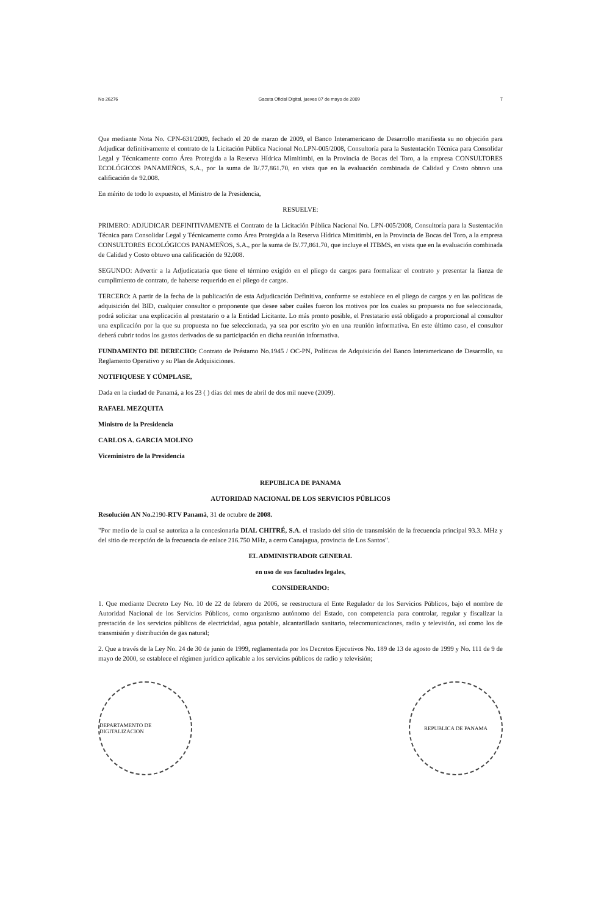No 26276 Gaceta Oficial Digital, jueves 07 de mayo de 2009 7
Que mediante Nota No. CPN-631/2009, fechado el 20 de marzo de 2009, el Banco Interamericano de Desarrollo manifiesta su no objeción para Adjudicar definitivamente el contrato de la Licitación Pública Nacional No.LPN-005/2008, Consultoría para la Sustentación Técnica para Consolidar Legal y Técnicamente como Área Protegida a la Reserva Hídrica Mimitimbi, en la Provincia de Bocas del Toro, a la empresa CONSULTORES ECOLÓGICOS PANAMEÑOS, S.A., por la suma de B/.77,861.70, en vista que en la evaluación combinada de Calidad y Costo obtuvo una calificación de 92.008.
En mérito de todo lo expuesto, el Ministro de la Presidencia,
RESUELVE:
PRIMERO: ADJUDICAR DEFINITIVAMENTE el Contrato de la Licitación Pública Nacional No. LPN-005/2008, Consultoría para la Sustentación Técnica para Consolidar Legal y Técnicamente como Área Protegida a la Reserva Hídrica Mimitimbi, en la Provincia de Bocas del Toro, a la empresa CONSULTORES ECOLÓGICOS PANAMEÑOS, S.A., por la suma de B/.77,861.70, que incluye el ITBMS, en vista que en la evaluación combinada de Calidad y Costo obtuvo una calificación de 92.008.
SEGUNDO: Advertir a la Adjudicataria que tiene el término exigido en el pliego de cargos para formalizar el contrato y presentar la fianza de cumplimiento de contrato, de haberse requerido en el pliego de cargos.
TERCERO: A partir de la fecha de la publicación de esta Adjudicación Definitiva, conforme se establece en el pliego de cargos y en las políticas de adquisición del BID, cualquier consultor o proponente que desee saber cuáles fueron los motivos por los cuales su propuesta no fue seleccionada, podrá solicitar una explicación al prestatario o a la Entidad Licitante. Lo más pronto posible, el Prestatario está obligado a proporcional al consultor una explicación por la que su propuesta no fue seleccionada, ya sea por escrito y/o en una reunión informativa. En este último caso, el consultor deberá cubrir todos los gastos derivados de su participación en dicha reunión informativa.
FUNDAMENTO DE DERECHO: Contrato de Préstamo No.1945 / OC-PN, Políticas de Adquisición del Banco Interamericano de Desarrollo, su Reglamento Operativo y su Plan de Adquisiciones.
NOTIFIQUESE Y CÚMPLASE,
Dada en la ciudad de Panamá, a los 23 ( ) días del mes de abril de dos mil nueve (2009).
RAFAEL MEZQUITA
Ministro de la Presidencia
CARLOS A. GARCIA MOLINO
Viceministro de la Presidencia
REPUBLICA DE PANAMA
AUTORIDAD NACIONAL DE LOS SERVICIOS PÚBLICOS
Resolución AN No. 2190-RTV Panamá, 31 de octubre de 2008.
"Por medio de la cual se autoriza a la concesionaria DIAL CHITRÉ, S.A. el traslado del sitio de transmisión de la frecuencia principal 93.3. MHz y del sitio de recepción de la frecuencia de enlace 216.750 MHz, a cerro Canajagua, provincia de Los Santos".
EL ADMINISTRADOR GENERAL
en uso de sus facultades legales,
CONSIDERANDO:
1. Que mediante Decreto Ley No. 10 de 22 de febrero de 2006, se reestructura el Ente Regulador de los Servicios Públicos, bajo el nombre de Autoridad Nacional de los Servicios Públicos, como organismo autónomo del Estado, con competencia para controlar, regular y fiscalizar la prestación de los servicios públicos de electricidad, agua potable, alcantarillado sanitario, telecomunicaciones, radio y televisión, así como los de transmisión y distribución de gas natural;
2. Que a través de la Ley No. 24 de 30 de junio de 1999, reglamentada por los Decretos Ejecutivos No. 189 de 13 de agosto de 1999 y No. 111 de 9 de mayo de 2000, se establece el régimen jurídico aplicable a los servicios públicos de radio y televisión;
DEPARTAMENTO DE DIGITALIZACION
REPUBLICA DE PANAMA